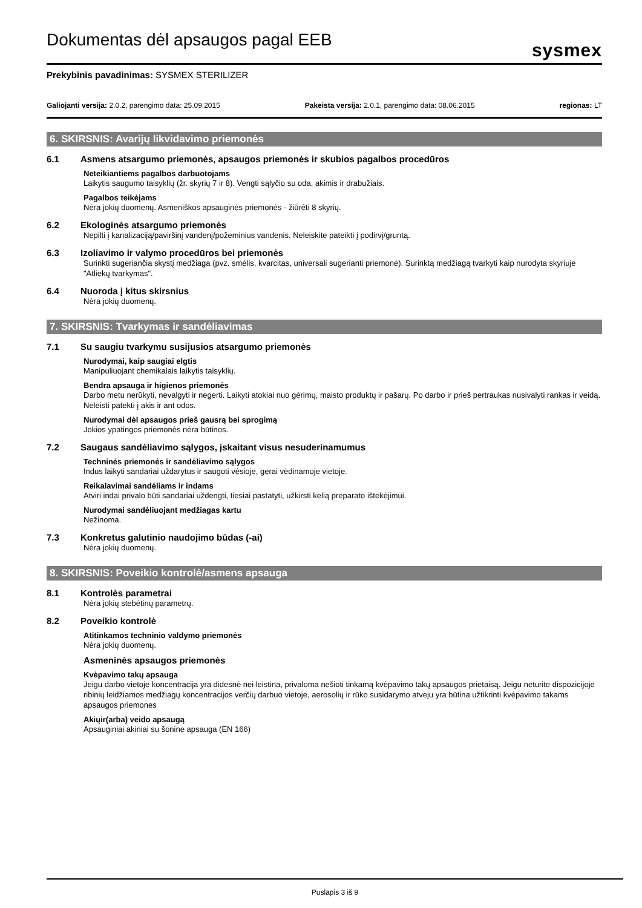Dokumentas dėl apsaugos pagal EEB
sysmex
Prekybinis pavadinimas: SYSMEX STERILIZER
Galiojanti versija: 2.0.2, parengimo data: 25.09.2015 Pakeista versija: 2.0.1, parengimo data: 08.06.2015 regionas: LT
6. SKIRSNIS: Avarijų likvidavimo priemonės
6.1 Asmens atsargumo priemonės, apsaugos priemonės ir skubios pagalbos procedūros
Neteikiantiems pagalbos darbuotojams
Laikytis saugumo taisyklių (žr. skyrių 7 ir 8). Vengti sąlyčio su oda, akimis ir drabužiais.
Pagalbos teikėjams
Nėra jokių duomenų. Asmeniškos apsauginės priemonės - žiūrėti 8 skyrių.
6.2 Ekologinės atsargumo priemonės
Nepilti į kanalizaciją/paviršinį vandenį/požeminius vandenis. Neleiskite pateikti į podirvį/gruntą.
6.3 Izoliavimo ir valymo procedūros bei priemonės
Surinkti sugeriančia skystį medžiaga (pvz. smėlis, kvarcitas, universali sugerianti priemonė). Surinktą medžiagą tvarkyti kaip nurodyta skyriuje "Atliekų tvarkymas".
6.4 Nuoroda į kitus skirsnius
Nėra jokių duomenų.
7. SKIRSNIS: Tvarkymas ir sandėliavimas
7.1 Su saugiu tvarkymu susijusios atsargumo priemonės
Nurodymai, kaip saugiai elgtis
Manipuliuojant chemikalais laikytis taisyklių.
Bendra apsauga ir higienos priemonės
Darbo metu nerūkyti, nevalgyti ir negerti. Laikyti atokiai nuo gėrimų, maisto produktų ir pašarų. Po darbo ir prieš pertraukas nusivalyti rankas ir veidą. Neleisti patekti į akis ir ant odos.
Nurodymai dėl apsaugos prieš gausrą bei sprogimą
Jokios ypatingos priemonės nėra būtinos.
7.2 Saugaus sandėliavimo sąlygos, įskaitant visus nesuderinamumus
Techninės priemonės ir sandėliavimo sąlygos
Indus laikyti sandariai uždarytus ir saugoti vėsioje, gerai vėdinamoje vietoje.
Reikalavimai sandėliams ir indams
Atviri indai privalo būti sandariai uždengti, tiesiai pastatyti, užkirsti kelią preparato ištekėjimui.
Nurodymai sandėliuojant medžiagas kartu
Nežinoma.
7.3 Konkretus galutinio naudojimo būdas (-ai)
Nėra jokių duomenų.
8. SKIRSNIS: Poveikio kontrolė/asmens apsauga
8.1 Kontrolės parametrai
Nėra jokių stebėtinų parametrų.
8.2 Poveikio kontrolė
Atitinkamos techninio valdymo priemonės
Nėra jokių duomenų.
Asmeninės apsaugos priemonės
Kvėpavimo takų apsauga
Jeigu darbo vietoje koncentracija yra didesnė nei leistina, privaloma nešioti tinkamą kvėpavimo takų apsaugos prietaisą. Jeigu neturite dispozicijoje ribinių leidžiamos medžiagų koncentracijos verčių darbuo vietoje, aerosolių ir rūko susidarymo atveju yra būtina užtikrinti kvėpavimo takams apsaugos priemones
Akiųir(arba) veido apsaugą
Apsauginiai akiniai su šonine apsauga (EN 166)
Puslapis 3 iš 9